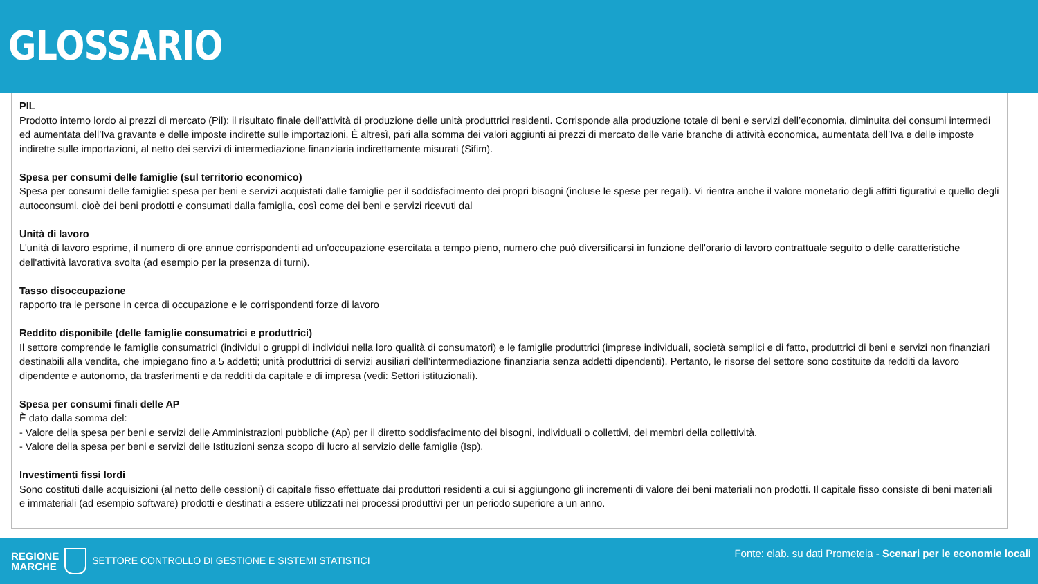GLOSSARIO
PIL
Prodotto interno lordo ai prezzi di mercato (Pil): il risultato finale dell’attività di produzione delle unità produttrici residenti. Corrisponde alla produzione totale di beni e servizi dell’economia, diminuita dei consumi intermedi ed aumentata dell’Iva gravante e delle imposte indirette sulle importazioni. È altresì, pari alla somma dei valori aggiunti ai prezzi di mercato delle varie branche di attività economica, aumentata dell’Iva e delle imposte indirette sulle importazioni, al netto dei servizi di intermediazione finanziaria indirettamente misurati (Sifim).
Spesa per consumi delle famiglie (sul territorio economico)
Spesa per consumi delle famiglie: spesa per beni e servizi acquistati dalle famiglie per il soddisfacimento dei propri bisogni (incluse le spese per regali). Vi rientra anche il valore monetario degli affitti figurativi e quello degli autoconsumi, cioè dei beni prodotti e consumati dalla famiglia, così come dei beni e servizi ricevuti dal
Unità di lavoro
L'unità di lavoro esprime, il numero di ore annue corrispondenti ad un'occupazione esercitata a tempo pieno, numero che può diversificarsi in funzione dell'orario di lavoro contrattuale seguito o delle caratteristiche dell'attività lavorativa svolta (ad esempio per la presenza di turni).
Tasso disoccupazione
rapporto tra le persone in cerca di occupazione e le corrispondenti forze di lavoro
Reddito disponibile (delle famiglie consumatrici e produttrici)
Il settore comprende le famiglie consumatrici (individui o gruppi di individui nella loro qualità di consumatori) e le famiglie produttrici (imprese individuali, società semplici e di fatto, produttrici di beni e servizi non finanziari destinabili alla vendita, che impiegano fino a 5 addetti; unità produttrici di servizi ausiliari dell’intermediazione finanziaria senza addetti dipendenti). Pertanto, le risorse del settore sono costituite da redditi da lavoro dipendente e autonomo, da trasferimenti e da redditi da capitale e di impresa (vedi: Settori istituzionali).
Spesa per consumi finali delle AP
È dato dalla somma del:
- Valore della spesa per beni e servizi delle Amministrazioni pubbliche (Ap) per il diretto soddisfacimento dei bisogni, individuali o collettivi, dei membri della collettività.
- Valore della spesa per beni e servizi delle Istituzioni senza scopo di lucro al servizio delle famiglie (Isp).
Investimenti fissi lordi
Sono costituti dalle acquisizioni (al netto delle cessioni) di capitale fisso effettuate dai produttori residenti a cui si aggiungono gli incrementi di valore dei beni materiali non prodotti. Il capitale fisso consiste di beni materiali e immateriali (ad esempio software) prodotti e destinati a essere utilizzati nei processi produttivi per un periodo superiore a un anno.
REGIONE
MARCHE
SETTORE CONTROLLO DI GESTIONE E SISTEMI STATISTICI
Fonte: elab. su dati Prometeia - Scenari per le economie locali